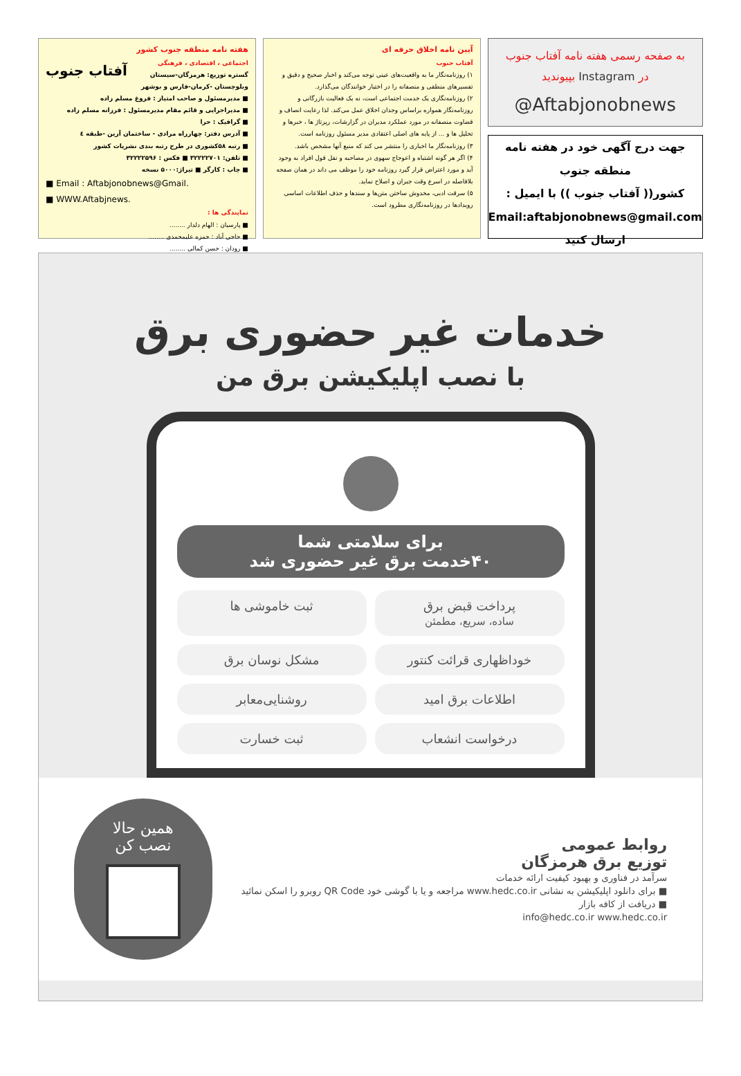به صفحه رسمی هفته نامه آفتاب جنوب
در Instagram بپیوندید
@Aftabjonobnews
جهت درج آگهی خود در هفته نامه منطقه جنوب
کشور(( آفتاب جنوب )) با ایمیل :
Email:aftabjonobnews@gmail.com
ارسال کنید
آیین نامه اخلاق حرفه ای
آفتاب جنوب
۱) روزنامه‌نگار ما به واقعیت‌های عینی توجه می‌کند و اخبار صحیح و دقیق و تفسیرهای منطقی و منصفانه را در اختیار خوانندگان می‌گذارد.
۲) روزنامه‌نگاری یک خدمت اجتماعی است، نه یک فعالیت بازرگانی و روزنامه‌نگار همواره براساس وجدان اخلاق عمل می‌کند. لذا رعایت انصاف و قضاوت منصفانه در مورد عملکرد مدیران در گزارشات، رپرتاژ ها ، خبرها و تحلیل ها و ... از پایه های اصلی اعتقادی مدیر مسئول روزنامه است.
۳) روزنامه‌نگار ما اخباری را منتشر می کند که منبع آنها مشخص باشد.
۴) اگر هر گونه اشتباه و اعوجاج سهوی در مصاحبه و نقل قول افراد به وجود آید و مورد اعتراض قرار گیرد روزنامه خود را موظف می داند در همان صفحه بلافاصله در اسرع وقت جبران و اصلاح نماید.
۵) سرقت ادبی، مخدوش ساختن متن‌ها و سندها و حذف اطلاعات اساسی رویدادها در روزنامه‌نگاری مطرود است.
هفته نامه منطقه جنوب کشور
اجتماعی ، اقتصادی ، فرهنگی آفتاب جنوب
گستره توزیع: هرمزگان-سیستان وبلوچستان -کرمان-فارس و بوشهر
■ مدیرمسئول و صاحب امتیاز : فروغ مسلم زاده
■ مدیراجرایی و قائم مقام مدیرمسئول : فرزانه مسلم زاده
■ گرافیک : حرا
■ آدرس دفتر: چهارراه مرادی - ساختمان آرین -طبقه ٤
■ رتبه ۵۸کشوری در طرح رتبه بندی نشریات کشور
■ تلفن: ۳۲۲۲۲۷۰۱ ■ فکس : ۳۲۲۲۲۵۹۶
■ چاپ : کارگر ■ تیراژ:۵۰۰۰ نسخه
■ Email : Aftabjonobnews@Gmail.
■ WWW.Aftabjnews.
نمایندگی ها :
■ پارسیان : الهام دلدار ........
■ حاجی آباد : حمزه علیمحمدی ........
■ رودان : حسن کمالی ........
خدمات غیر حضوری برق
با نصب اپلیکیشن برق من
برای سلامتی شما
۴۰خدمت برق غیر حضوری شد
پرداخت قبض برق
ساده، سریع، مطمئن
ثبت خاموشی ها
خوداظهاری قرائت کنتور
مشکل نوسان برق
اطلاعات برق امید
روشنایی‌معابر
درخواست انشعاب
ثبت خسارت
روابط عمومی
توزیع برق هرمزگان
سرآمد در فناوری و بهبود کیفیت ارائه خدمات
■ برای دانلود اپلیکیشن به نشانی www.hedc.co.ir مراجعه و یا با گوشی خود QR Code روبرو را اسکن نمائید
■ دریافت از کافه بازار
info@hedc.co.ir www.hedc.co.ir
همین حالا
نصب کن